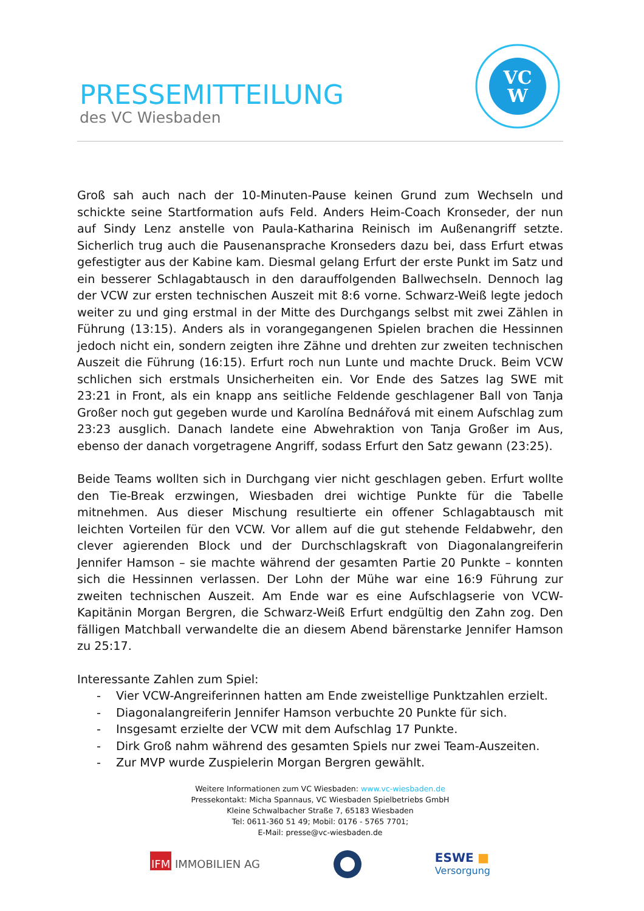PRESSEMITTEILUNG
des VC Wiesbaden
VC
W
Groß sah auch nach der 10-Minuten-Pause keinen Grund zum Wechseln und schickte seine Startformation aufs Feld. Anders Heim-Coach Kronseder, der nun auf Sindy Lenz anstelle von Paula-Katharina Reinisch im Außenangriff setzte. Sicherlich trug auch die Pausenansprache Kronseders dazu bei, dass Erfurt etwas gefestigter aus der Kabine kam. Diesmal gelang Erfurt der erste Punkt im Satz und ein besserer Schlagabtausch in den darauffolgenden Ballwechseln. Dennoch lag der VCW zur ersten technischen Auszeit mit 8:6 vorne. Schwarz-Weiß legte jedoch weiter zu und ging erstmal in der Mitte des Durchgangs selbst mit zwei Zählen in Führung (13:15). Anders als in vorangegangenen Spielen brachen die Hessinnen jedoch nicht ein, sondern zeigten ihre Zähne und drehten zur zweiten technischen Auszeit die Führung (16:15). Erfurt roch nun Lunte und machte Druck. Beim VCW schlichen sich erstmals Unsicherheiten ein. Vor Ende des Satzes lag SWE mit 23:21 in Front, als ein knapp ans seitliche Feldende geschlagener Ball von Tanja Großer noch gut gegeben wurde und Karolína Bednářová mit einem Aufschlag zum 23:23 ausglich. Danach landete eine Abwehraktion von Tanja Großer im Aus, ebenso der danach vorgetragene Angriff, sodass Erfurt den Satz gewann (23:25).
Beide Teams wollten sich in Durchgang vier nicht geschlagen geben. Erfurt wollte den Tie-Break erzwingen, Wiesbaden drei wichtige Punkte für die Tabelle mitnehmen. Aus dieser Mischung resultierte ein offener Schlagabtausch mit leichten Vorteilen für den VCW. Vor allem auf die gut stehende Feldabwehr, den clever agierenden Block und der Durchschlagskraft von Diagonalangreiferin Jennifer Hamson – sie machte während der gesamten Partie 20 Punkte – konnten sich die Hessinnen verlassen. Der Lohn der Mühe war eine 16:9 Führung zur zweiten technischen Auszeit. Am Ende war es eine Aufschlagserie von VCW-Kapitänin Morgan Bergren, die Schwarz-Weiß Erfurt endgültig den Zahn zog. Den fälligen Matchball verwandelte die an diesem Abend bärenstarke Jennifer Hamson zu 25:17.
Interessante Zahlen zum Spiel:
- Vier VCW-Angreiferinnen hatten am Ende zweistellige Punktzahlen erzielt.
- Diagonalangreiferin Jennifer Hamson verbuchte 20 Punkte für sich.
- Insgesamt erzielte der VCW mit dem Aufschlag 17 Punkte.
- Dirk Groß nahm während des gesamten Spiels nur zwei Team-Auszeiten.
- Zur MVP wurde Zuspielerin Morgan Bergren gewählt.
Weitere Informationen zum VC Wiesbaden: www.vc-wiesbaden.de
Pressekontakt: Micha Spannaus, VC Wiesbaden Spielbetriebs GmbH
Kleine Schwalbacher Straße 7, 65183 Wiesbaden
Tel: 0611-360 51 49; Mobil: 0176 - 5765 7701;
E-Mail: presse@vc-wiesbaden.de
IFM IMMOBILIEN AG
ESWE ■
Versorgung